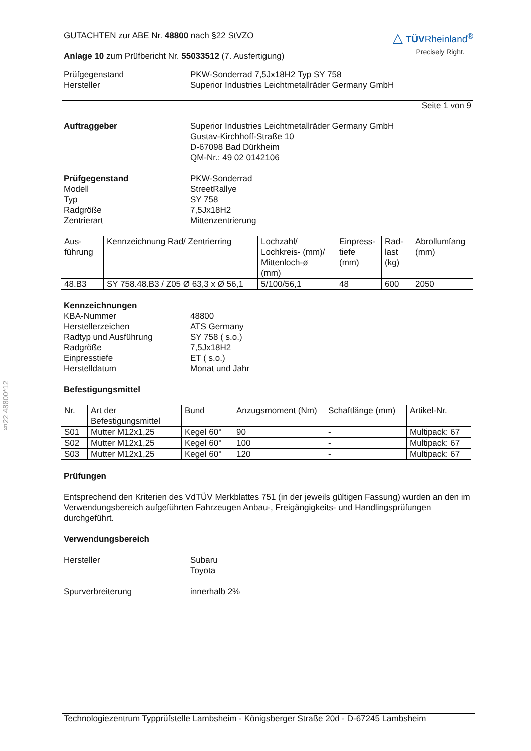§22 48800*12
GUTACHTEN zur ABE Nr. 48800 nach §22 StVZO
Anlage 10 zum Prüfbericht Nr. 55033512 (7. Ausfertigung)
△ TÜVRheinland<sup>®</sup>
Precisely Right.
Prüfgegenstand
Hersteller
PKW-Sonderrad 7,5Jx18H2 Typ SY 758
Superior Industries Leichtmetallräder Germany GmbH
Seite 1 von 9
Auftraggeber Superior Industries Leichtmetallräder Germany GmbH
Gustav-Kirchhoff-Straße 10
D-67098 Bad Dürkheim
QM-Nr.: 49 02 0142106
Prüfgegenstand
Modell
Typ
Radgröße
Zentrierart
PKW-Sonderrad
StreetRallye
SY 758
7,5Jx18H2
Mittenzentrierung
| Aus- führung | Kennzeichnung Rad/ Zentrierring | Lochzahl/ Lochkreis- (mm)/ Mittenloch-ø (mm) | Einpress- tiefe (mm) | Rad- last (kg) | Abrollumfang (mm) |
| 48.B3 | SY 758.48.B3 / Z05 Ø 63,3 x Ø 56,1 | 5/100/56,1 | 48 | 600 | 2050 |
Kennzeichnungen
KBA-Nummer
Herstellerzeichen
Radtyp und Ausführung
Radgröße
Einpresstiefe
Herstelldatum
48800
ATS Germany
SY 758 ( s.o.)
7,5Jx18H2
ET ( s.o.)
Monat und Jahr
Befestigungsmittel
| Nr. | Art der Befestigungsmittel | Bund | Anzugsmoment (Nm) | Schaftlänge (mm) | Artikel-Nr. |
| S01 | Mutter M12x1,25 | Kegel 60° | 90 | - | Multipack: 67 |
| S02 | Mutter M12x1,25 | Kegel 60° | 100 | - | Multipack: 67 |
| S03 | Mutter M12x1,25 | Kegel 60° | 120 | - | Multipack: 67 |
Prüfungen
Entsprechend den Kriterien des VdTÜV Merkblattes 751 (in der jeweils gültigen Fassung) wurden an den im Verwendungsbereich aufgeführten Fahrzeugen Anbau-, Freigängigkeits- und Handlingsprüfungen durchgeführt.
Verwendungsbereich
Hersteller Subaru
Toyota
Spurverbreiterung innerhalb 2%
Technologiezentrum Typprüfstelle Lambsheim - Königsberger Straße 20d - D-67245 Lambsheim